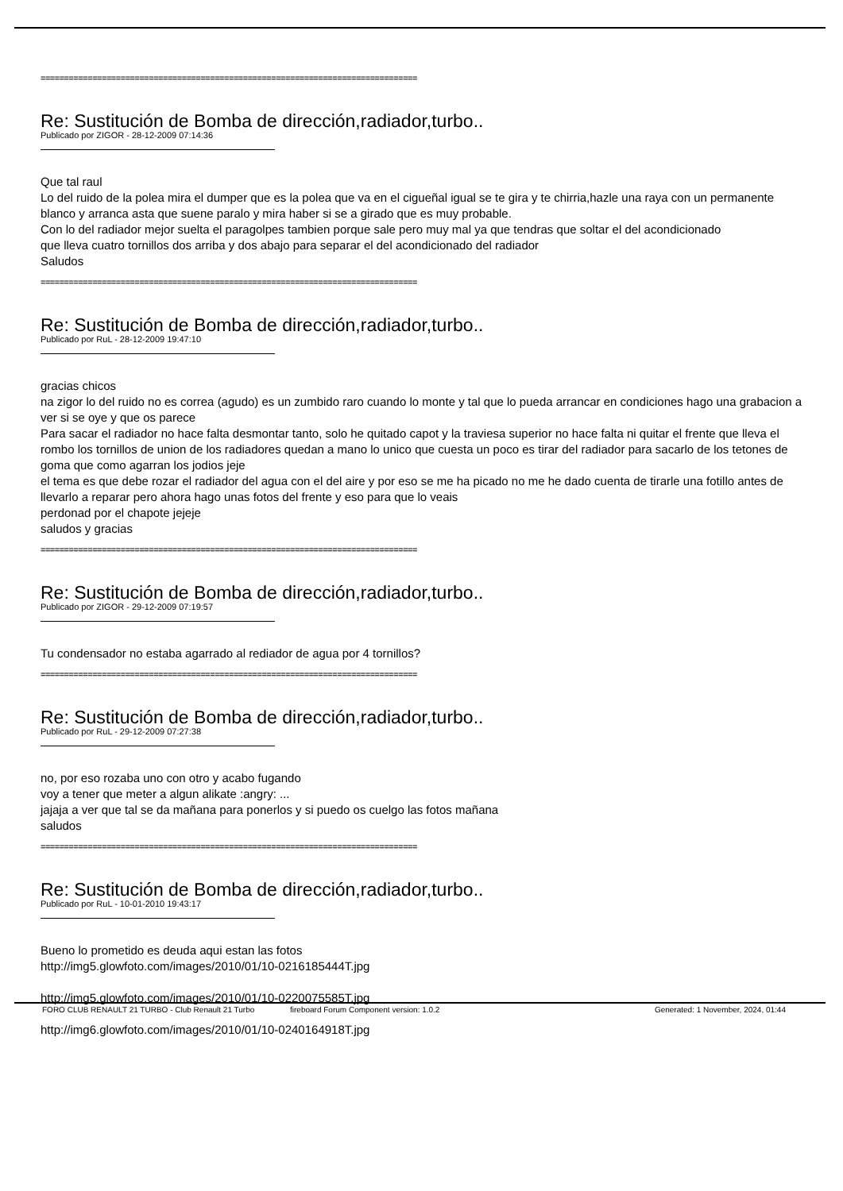================================================================================
Re: Sustitución de Bomba de dirección,radiador,turbo..
Publicado por ZIGOR - 28-12-2009 07:14:36
Que tal raul
Lo del ruido de la polea mira el dumper que es la polea que va en el cigueñal igual se te gira y te chirria,hazle una raya con un permanente blanco y arranca asta que suene paralo y mira haber si se a girado que es muy probable.
Con lo del radiador mejor suelta el paragolpes tambien porque sale pero muy mal ya que tendras que soltar el del acondicionado
que lleva cuatro tornillos dos arriba y dos abajo para separar el del acondicionado del radiador
Saludos
================================================================================
Re: Sustitución de Bomba de dirección,radiador,turbo..
Publicado por RuL - 28-12-2009 19:47:10
gracias chicos
na zigor lo del ruido no es correa (agudo) es un zumbido raro cuando lo monte y tal que lo pueda arrancar en condiciones hago una grabacion a ver si se oye y que os parece
Para sacar el radiador no hace falta desmontar tanto, solo he quitado capot y la traviesa superior no hace falta ni quitar el frente que lleva el rombo los tornillos de union de los radiadores quedan a mano lo unico que cuesta un poco es tirar del radiador para sacarlo de los tetones de goma que como agarran los jodios jeje
el tema es que debe rozar el radiador del agua con el del aire y por eso se me ha picado no me he dado cuenta de tirarle una fotillo antes de llevarlo a reparar pero ahora hago unas fotos del frente y eso para que lo veais
perdonad por el chapote jejeje
saludos y gracias
================================================================================
Re: Sustitución de Bomba de dirección,radiador,turbo..
Publicado por ZIGOR - 29-12-2009 07:19:57
Tu condensador no estaba agarrado al rediador de agua por 4 tornillos?
================================================================================
Re: Sustitución de Bomba de dirección,radiador,turbo..
Publicado por RuL - 29-12-2009 07:27:38
no, por eso rozaba uno con otro y acabo fugando
voy a tener que meter a algun alikate :angry: ...
jajaja a ver que tal se da mañana para ponerlos y si puedo os cuelgo las fotos mañana
saludos
================================================================================
Re: Sustitución de Bomba de dirección,radiador,turbo..
Publicado por RuL - 10-01-2010 19:43:17
Bueno lo prometido es deuda aqui estan las fotos
http://img5.glowfoto.com/images/2010/01/10-0216185444T.jpg
http://img5.glowfoto.com/images/2010/01/10-0220075585T.jpg
http://img6.glowfoto.com/images/2010/01/10-0240164918T.jpg
FORO CLUB RENAULT 21 TURBO - Club Renault 21 Turbo fireboard Forum Component version: 1.0.2 Generated: 1 November, 2024, 01:44